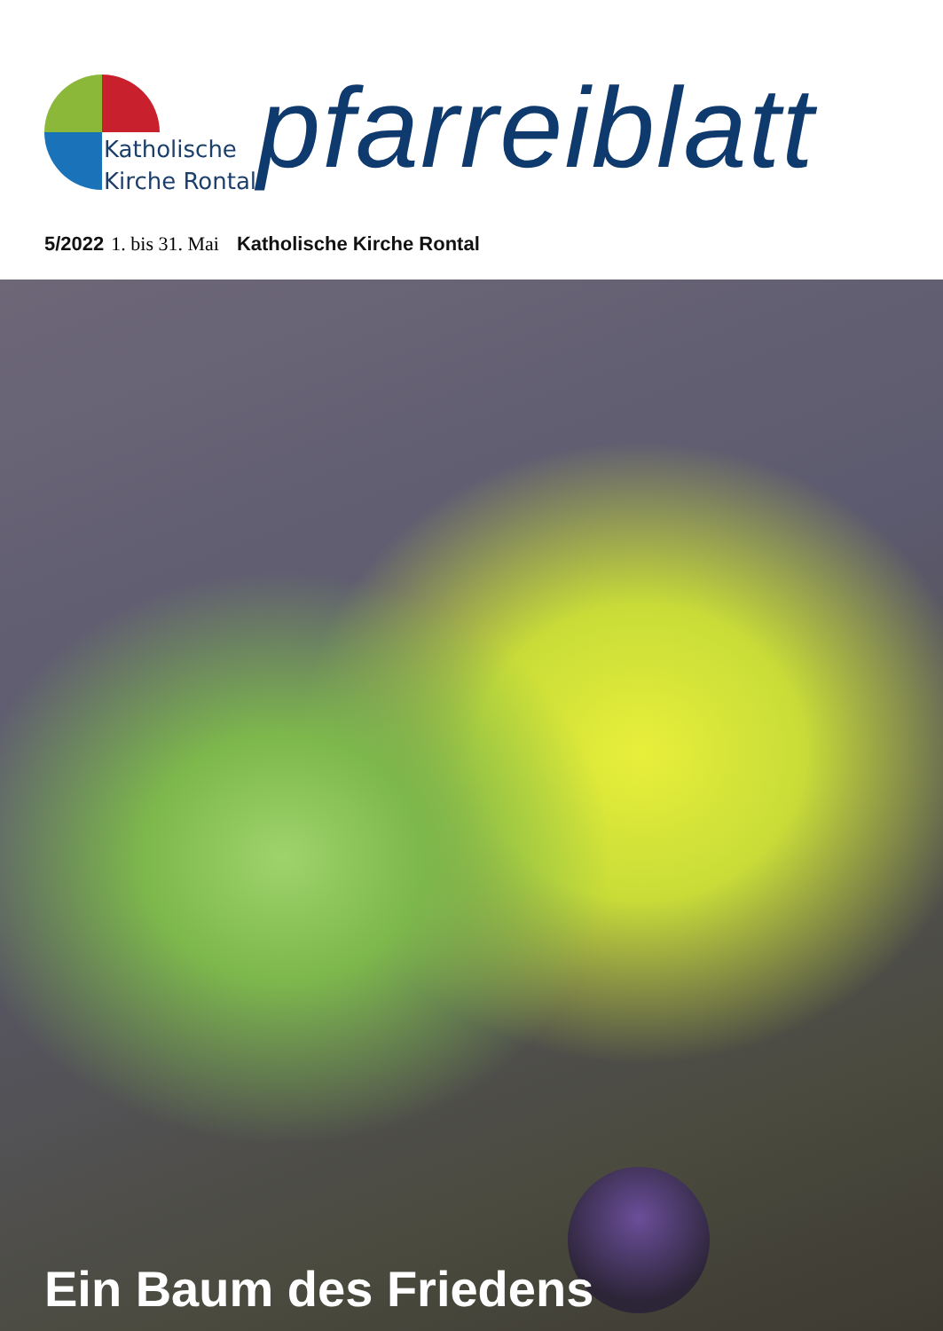Katholische
Kirche Rontal
pfarreiblatt
5/2022 1. bis 31. Mai Katholische Kirche Rontal
Ein Baum des Friedens